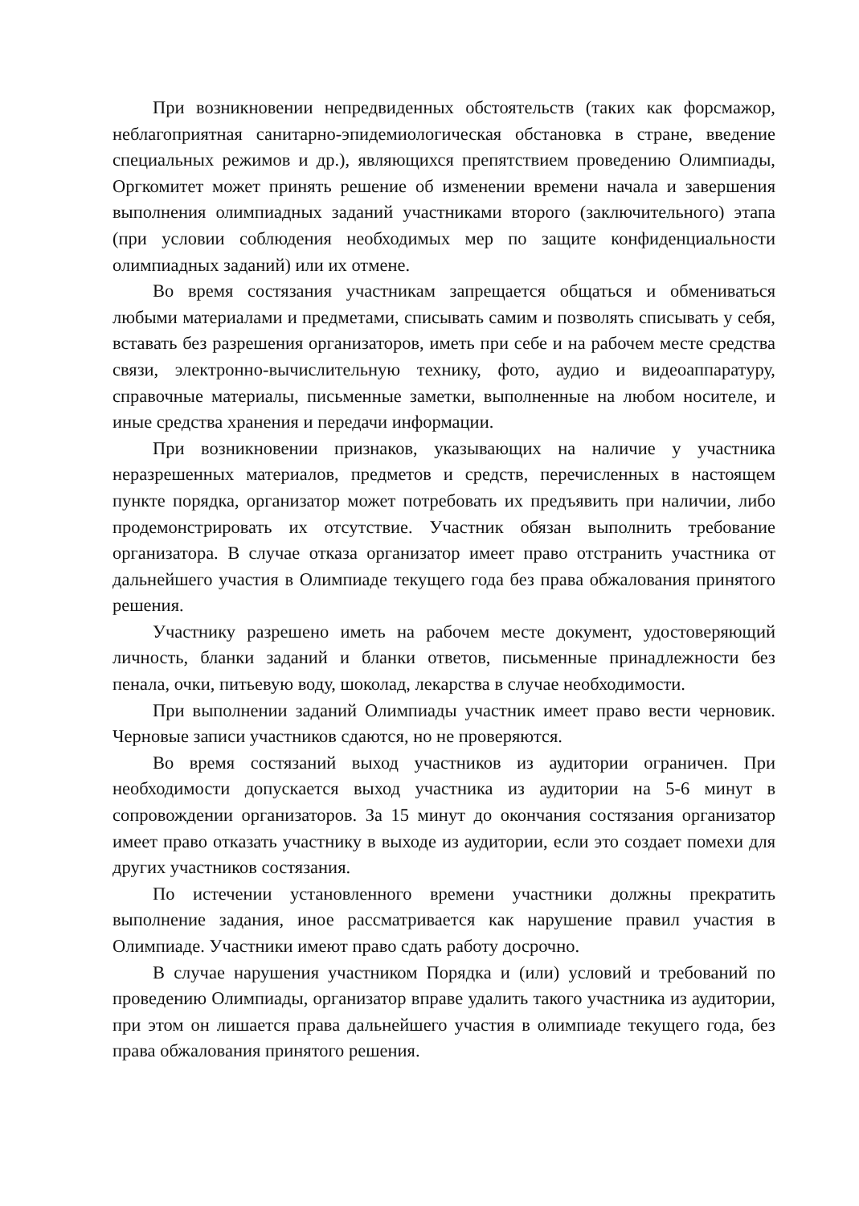При возникновении непредвиденных обстоятельств (таких как форсмажор, неблагоприятная санитарно-эпидемиологическая обстановка в стране, введение специальных режимов и др.), являющихся препятствием проведению Олимпиады, Оргкомитет может принять решение об изменении времени начала и завершения выполнения олимпиадных заданий участниками второго (заключительного) этапа (при условии соблюдения необходимых мер по защите конфиденциальности олимпиадных заданий) или их отмене.
Во время состязания участникам запрещается общаться и обмениваться любыми материалами и предметами, списывать самим и позволять списывать у себя, вставать без разрешения организаторов, иметь при себе и на рабочем месте средства связи, электронно-вычислительную технику, фото, аудио и видеоаппаратуру, справочные материалы, письменные заметки, выполненные на любом носителе, и иные средства хранения и передачи информации.
При возникновении признаков, указывающих на наличие у участника неразрешенных материалов, предметов и средств, перечисленных в настоящем пункте порядка, организатор может потребовать их предъявить при наличии, либо продемонстрировать их отсутствие. Участник обязан выполнить требование организатора. В случае отказа организатор имеет право отстранить участника от дальнейшего участия в Олимпиаде текущего года без права обжалования принятого решения.
Участнику разрешено иметь на рабочем месте документ, удостоверяющий личность, бланки заданий и бланки ответов, письменные принадлежности без пенала, очки, питьевую воду, шоколад, лекарства в случае необходимости.
При выполнении заданий Олимпиады участник имеет право вести черновик. Черновые записи участников сдаются, но не проверяются.
Во время состязаний выход участников из аудитории ограничен. При необходимости допускается выход участника из аудитории на 5-6 минут в сопровождении организаторов. За 15 минут до окончания состязания организатор имеет право отказать участнику в выходе из аудитории, если это создает помехи для других участников состязания.
По истечении установленного времени участники должны прекратить выполнение задания, иное рассматривается как нарушение правил участия в Олимпиаде. Участники имеют право сдать работу досрочно.
В случае нарушения участником Порядка и (или) условий и требований по проведению Олимпиады, организатор вправе удалить такого участника из аудитории, при этом он лишается права дальнейшего участия в олимпиаде текущего года, без права обжалования принятого решения.